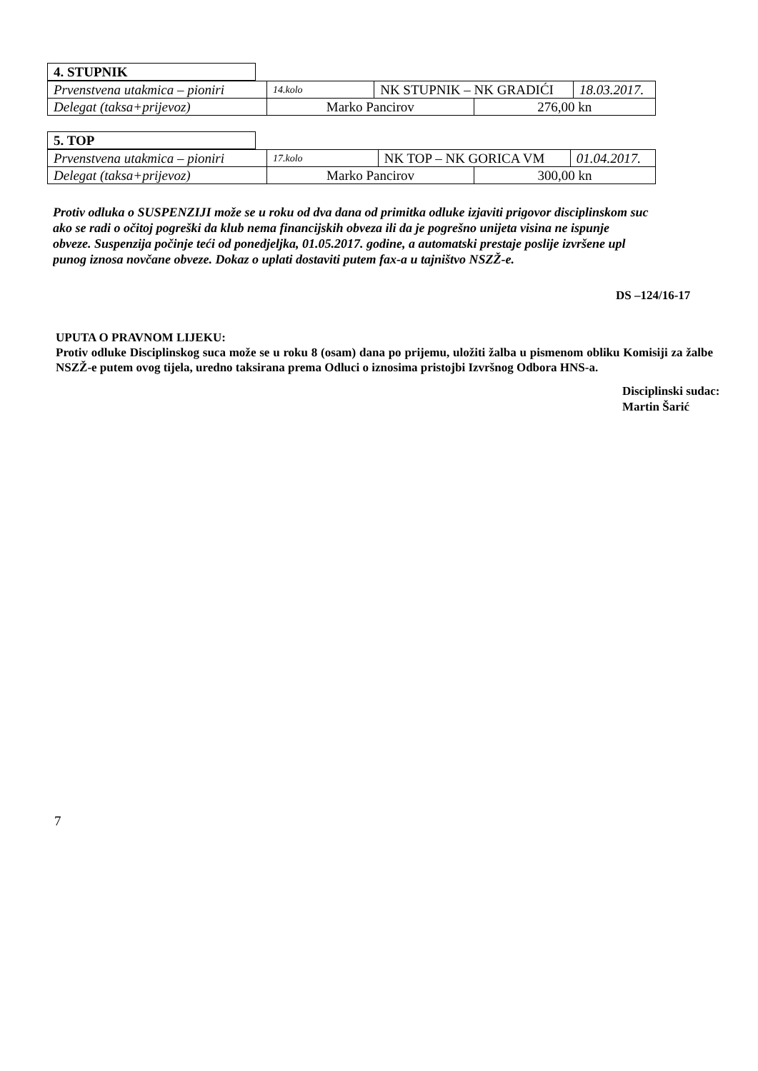| 4. STUPNIK |
| Prvenstvena utakmica – pioniri | 14.kolo | NK STUPNIK – NK GRADIĆI | | 18.03.2017. |
| Delegat (taksa+prijevoz) | Marko Pancirov | | 276,00 kn | |
| 5. TOP |
| Prvenstvena utakmica – pioniri | 17.kolo | NK TOP – NK GORICA VM | | 01.04.2017. |
| Delegat (taksa+prijevoz) | Marko Pancirov | | 300,00 kn | |
Protiv odluka o SUSPENZIJI može se u roku od dva dana od primitka odluke izjaviti prigovor disciplinskom suc
ako se radi o očitoj pogreški da klub nema financijskih obveza ili da je pogrešno unijeta visina ne ispunje
obveze. Suspenzija počinje teći od ponedjeljka, 01.05.2017. godine, a automatski prestaje poslije izvršene upl
punog iznosa novčane obveze. Dokaz o uplati dostaviti putem fax-a u tajništvo NSZŽ-e.
DS –124/16-17
UPUTA O PRAVNOM LIJEKU:
Protiv odluke Disciplinskog suca može se u roku 8 (osam) dana po prijemu, uložiti žalba u pismenom obliku Komisiji za žalbe NSZŽ-e putem ovog tijela, uredno taksirana prema Odluci o iznosima pristojbi Izvršnog Odbora HNS-a.
Disciplinski sudac:
Martin Šarić
7